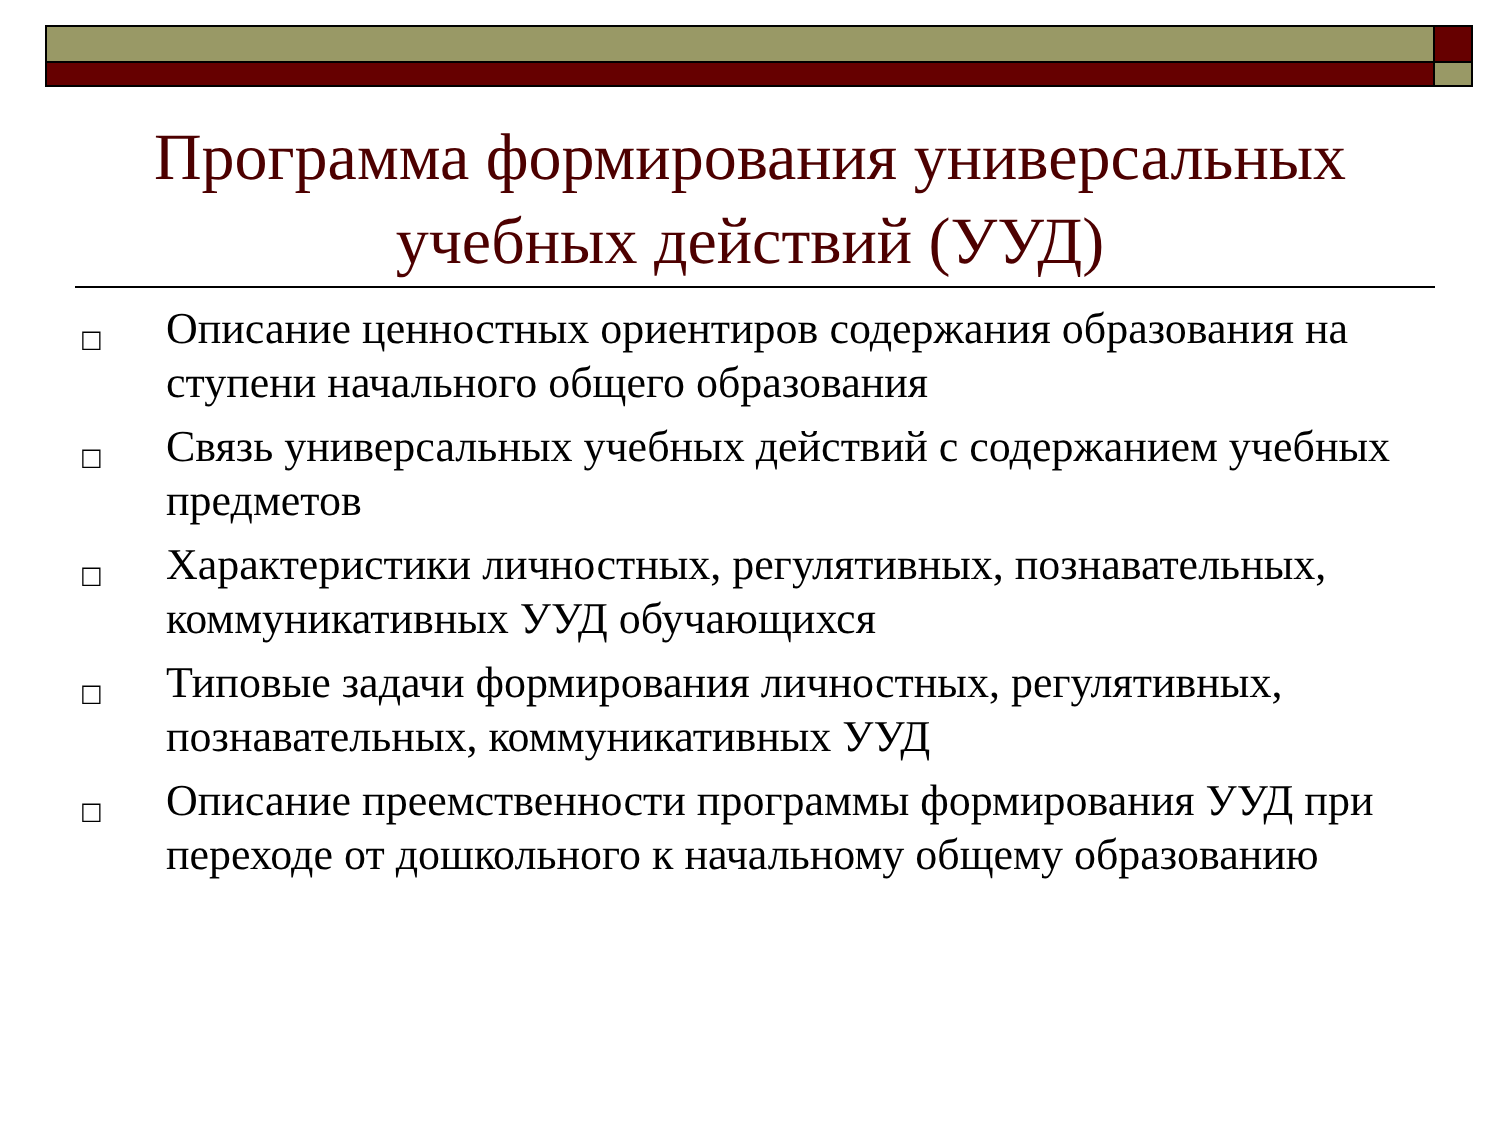Программа формирования универсальных учебных действий (УУД)
□ Описание ценностных ориентиров содержания образования на ступени начального общего образования
□ Связь универсальных учебных действий с содержанием учебных предметов
□ Характеристики личностных, регулятивных, познавательных, коммуникативных УУД обучающихся
□ Типовые задачи формирования личностных, регулятивных, познавательных, коммуникативных УУД
□ Описание преемственности программы формирования УУД при переходе от дошкольного к начальному общему образованию